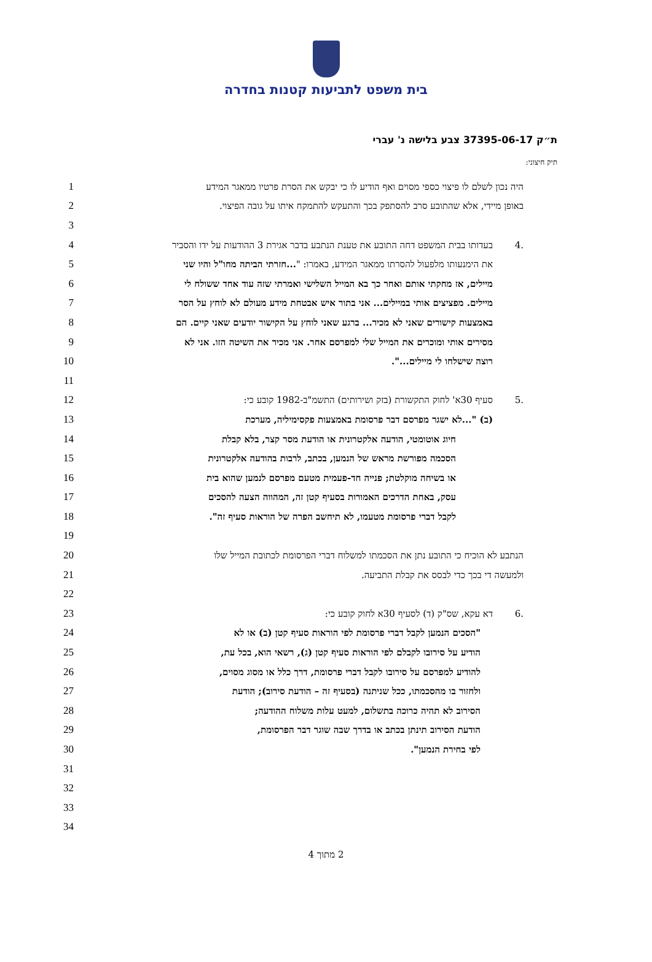בית משפט לתביעות קטנות בחדרה
ת״ק 37395-06-17 צבע בלישה נ' עברי
תיק חיצוני:
1
היה נכון לשלם לו פיצוי כספי מסוים ואף הודיע לו כי יבקש את הסרת פרטיו ממאגר המידע
2 באופן מיידי, אלא שהתובע סרב להסתפק בכך והתעקש להתמקח איתו על גובה הפיצוי.
3
4
.4 בעדותו בבית המשפט דחה התובע את טענת הנתבע בדבר אגירת 3 ההודעות על ידו והסביר
5 את הימנעותו מלפעול להסרתו ממאגר המידע, באמרו: "...חזרתי הביתה מחו"ל והיו שני
6 מיילים, אז מחקתי אותם ואחר כך בא המייל השלישי ואמרתי שזה עוד אחד ששולח לי
7 מיילים. מפציצים אותי במיילים... אני בתור איש אבטחת מידע מעולם לא לוחץ על הסר
8 באמצעות קישורים שאני לא מכיר... ברגע שאני לוחץ על הקישור יודעים שאני קיים. הם
9 מסירים אותי ומוכרים את המייל שלי למפרסם אחר. אני מכיר את השיטה הזו. אני לא
10 רוצה שישלחו לי מיילים...".
11
12 .5 סעיף 30א' לחוק התקשורת (בזק ושירותים) התשמ"ב-1982 קובע כי:
13 (ב) "...לא ישגר מפרסם דבר פרסומת באמצעות פקסימיליה, מערכת
14 חיוג אוטומטי, הודעה אלקטרונית או הודעת מסר קצר, בלא קבלת
15 הסכמה מפורשת מראש של הנמען, בכתב, לרבות בהודעה אלקטרונית
16 או בשיחה מוקלטת; פנייה חד-פעמית מטעם מפרסם לנמען שהוא בית
17 עסק, באחת הדרכים האמורות בסעיף קטן זה, המהווה הצעה להסכים
18 לקבל דברי פרסומת מטעמו, לא תיחשב הפרה של הוראות סעיף זה".
19
20 הנתבע לא הוכיח כי התובע נתן את הסכמתו למשלוח דברי הפרסומת לכתובת המייל שלו
21 ולמעשה די בכך כדי לבסס את קבלת התביעה.
22
23 .6 דא עקא, שס"ק (ד) לסעיף 30א לחוק קובע כי:
24 "הסכים הנמען לקבל דברי פרסומת לפי הוראות סעיף קטן (ב) או לא
25 הודיע על סירובו לקבלם לפי הוראות סעיף קטן (ג), רשאי הוא, בכל עת,
26 להודיע למפרסם על סירובו לקבל דברי פרסומת, דרך כלל או מסוג מסוים,
27 ולחזור בו מהסכמתו, ככל שניתנה (בסעיף זה – הודעת סירוב); הודעת
28 הסירוב לא תהיה כרוכה בתשלום, למעט עלות משלוח ההודעה;
29 הודעת הסירוב תינתן בכתב או בדרך שבה שוגר דבר הפרסומת,
30 לפי בחירת הנמען".
31
32
33
34
2 מתוך 4